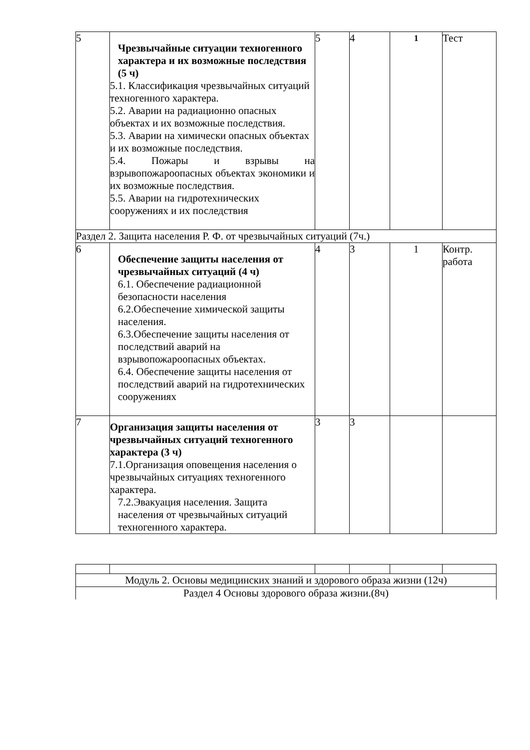| 5 | Чрезвычайные ситуации техногенного характера и их возможные последствия (5 ч) 5.1. Классификация чрезвычайных ситуаций техногенного характера. 5.2. Аварии на радиационно опасных объектах и их возможные последствия. 5.3. Аварии на химически опасных объектах и их возможные последствия. 5.4. Пожары и взрывы на взрывопожароопасных объектах экономики и их возможные последствия. 5.5. Аварии на гидротехнических сооружениях и их последствия | 5 | 4 | <sup>1</sup> | Тест |
| Раздел 2. Защита населения Р. Ф. от чрезвычайных ситуаций (7ч.) | | | | | |
| 6 | Обеспечение защиты населения от чрезвычайных ситуаций (4 ч) 6.1. Обеспечение радиационной безопасности населения 6.2.Обеспечение химической защиты населения. 6.3.Обеспечение защиты населения от последствий аварий на взрывопожароопасных объектах. 6.4. Обеспечение защиты населения от последствий аварий на гидротехнических сооружениях | 4 | 3 | 1 | Контр. работа |
| 7 | Организация защиты населения от чрезвычайных ситуаций техногенного характера (3 ч) 7.1.Организация оповещения населения о чрезвычайных ситуациях техногенного характера. 7.2.Эвакуация населения. Защита населения от чрезвычайных ситуаций техногенного характера. | 3 | 3 | | |
| Модуль 2. Основы медицинских знаний и здорового образа жизни (12ч) | | | | | |
| Раздел 4 Основы здорового образа жизни.(8ч) | | | | | |